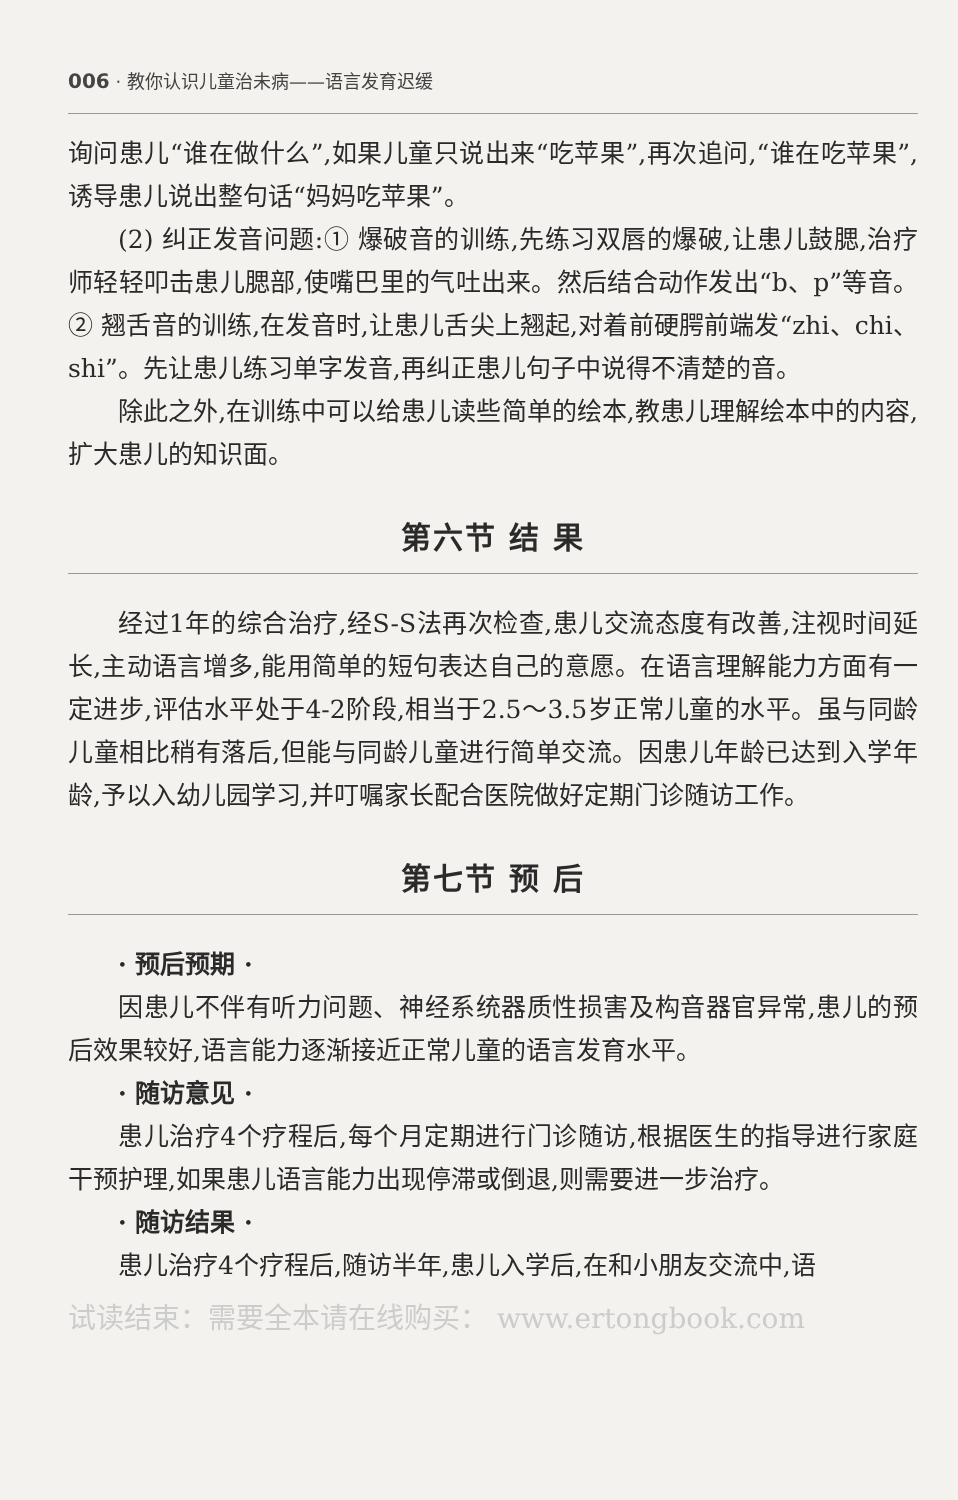006 · 教你认识儿童治未病——语言发育迟缓
询问患儿“谁在做什么”,如果儿童只说出来“吃苹果”,再次追问,“谁在吃苹果”,诱导患儿说出整句话“妈妈吃苹果”。
(2) 纠正发音问题:① 爆破音的训练,先练习双唇的爆破,让患儿鼓腮,治疗师轻轻叩击患儿腮部,使嘴巴里的气吐出来。然后结合动作发出“b、p”等音。② 翘舌音的训练,在发音时,让患儿舌尖上翘起,对着前硬腭前端发“zhi、chi、shi”。先让患儿练习单字发音,再纠正患儿句子中说得不清楚的音。
除此之外,在训练中可以给患儿读些简单的绘本,教患儿理解绘本中的内容,扩大患儿的知识面。
第六节 结 果
经过1年的综合治疗,经S-S法再次检查,患儿交流态度有改善,注视时间延长,主动语言增多,能用简单的短句表达自己的意愿。在语言理解能力方面有一定进步,评估水平处于4-2阶段,相当于2.5～3.5岁正常儿童的水平。虽与同龄儿童相比稍有落后,但能与同龄儿童进行简单交流。因患儿年龄已达到入学年龄,予以入幼儿园学习,并叮嘱家长配合医院做好定期门诊随访工作。
第七节 预 后
· 预后预期 ·
因患儿不伴有听力问题、神经系统器质性损害及构音器官异常,患儿的预后效果较好,语言能力逐渐接近正常儿童的语言发育水平。
· 随访意见 ·
患儿治疗4个疗程后,每个月定期进行门诊随访,根据医生的指导进行家庭干预护理,如果患儿语言能力出现停滞或倒退,则需要进一步治疗。
· 随访结果 ·
患儿治疗4个疗程后,随访半年,患儿入学后,在和小朋友交流中,语
试读结束：需要全本请在线购买： www.ertongbook.com